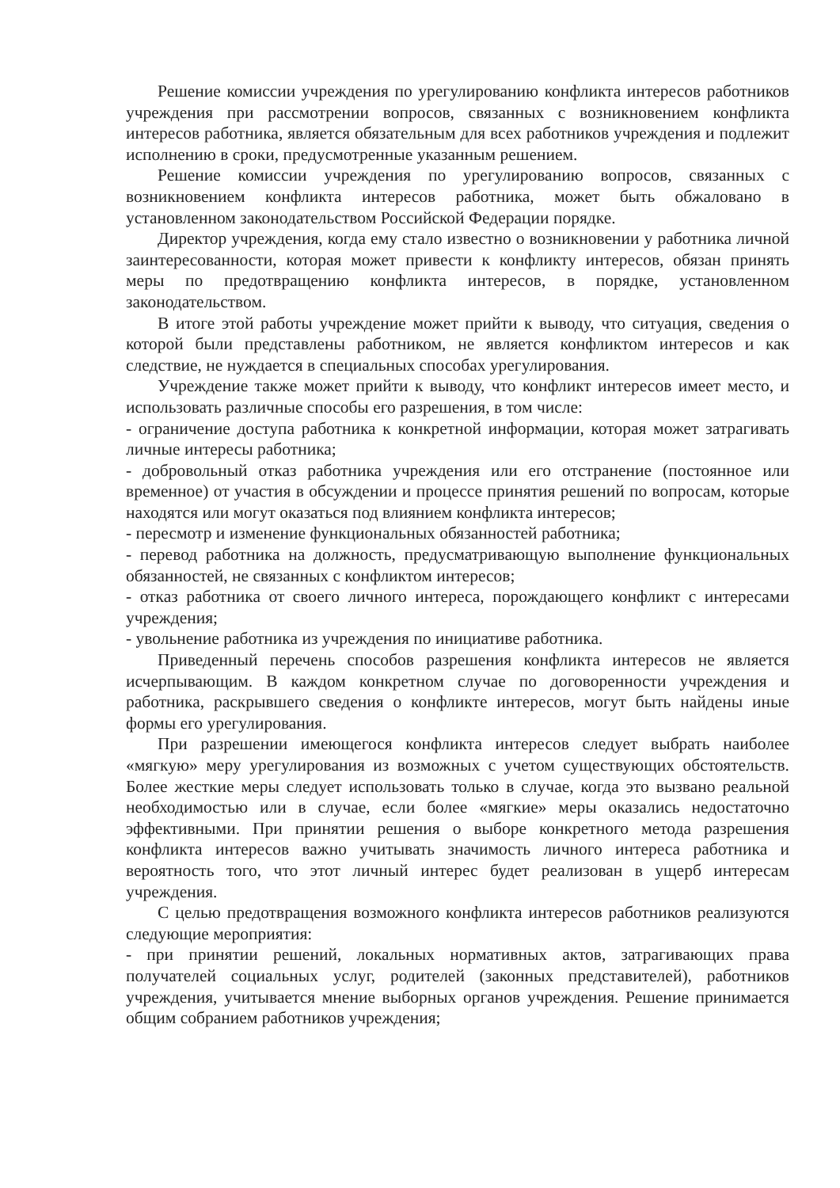Решение комиссии учреждения по урегулированию конфликта интересов работников учреждения при рассмотрении вопросов, связанных с возникновением конфликта интересов работника, является обязательным для всех работников учреждения и подлежит исполнению в сроки, предусмотренные указанным решением.
Решение комиссии учреждения по урегулированию вопросов, связанных с возникновением конфликта интересов работника, может быть обжаловано в установленном законодательством Российской Федерации порядке.
Директор учреждения, когда ему стало известно о возникновении у работника личной заинтересованности, которая может привести к конфликту интересов, обязан принять меры по предотвращению конфликта интересов, в порядке, установленном законодательством.
В итоге этой работы учреждение может прийти к выводу, что ситуация, сведения о которой были представлены работником, не является конфликтом интересов и как следствие, не нуждается в специальных способах урегулирования.
Учреждение также может прийти к выводу, что конфликт интересов имеет место, и использовать различные способы его разрешения, в том числе:
- ограничение доступа работника к конкретной информации, которая может затрагивать личные интересы работника;
- добровольный отказ работника учреждения или его отстранение (постоянное или временное) от участия в обсуждении и процессе принятия решений по вопросам, которые находятся или могут оказаться под влиянием конфликта интересов;
- пересмотр и изменение функциональных обязанностей работника;
- перевод работника на должность, предусматривающую выполнение функциональных обязанностей, не связанных с конфликтом интересов;
- отказ работника от своего личного интереса, порождающего конфликт с интересами учреждения;
- увольнение работника из учреждения по инициативе работника.
Приведенный перечень способов разрешения конфликта интересов не является исчерпывающим. В каждом конкретном случае по договоренности учреждения и работника, раскрывшего сведения о конфликте интересов, могут быть найдены иные формы его урегулирования.
При разрешении имеющегося конфликта интересов следует выбрать наиболее «мягкую» меру урегулирования из возможных с учетом существующих обстоятельств. Более жесткие меры следует использовать только в случае, когда это вызвано реальной необходимостью или в случае, если более «мягкие» меры оказались недостаточно эффективными. При принятии решения о выборе конкретного метода разрешения конфликта интересов важно учитывать значимость личного интереса работника и вероятность того, что этот личный интерес будет реализован в ущерб интересам учреждения.
С целью предотвращения возможного конфликта интересов работников реализуются следующие мероприятия:
- при принятии решений, локальных нормативных актов, затрагивающих права получателей социальных услуг, родителей (законных представителей), работников учреждения, учитывается мнение выборных органов учреждения. Решение принимается общим собранием работников учреждения;